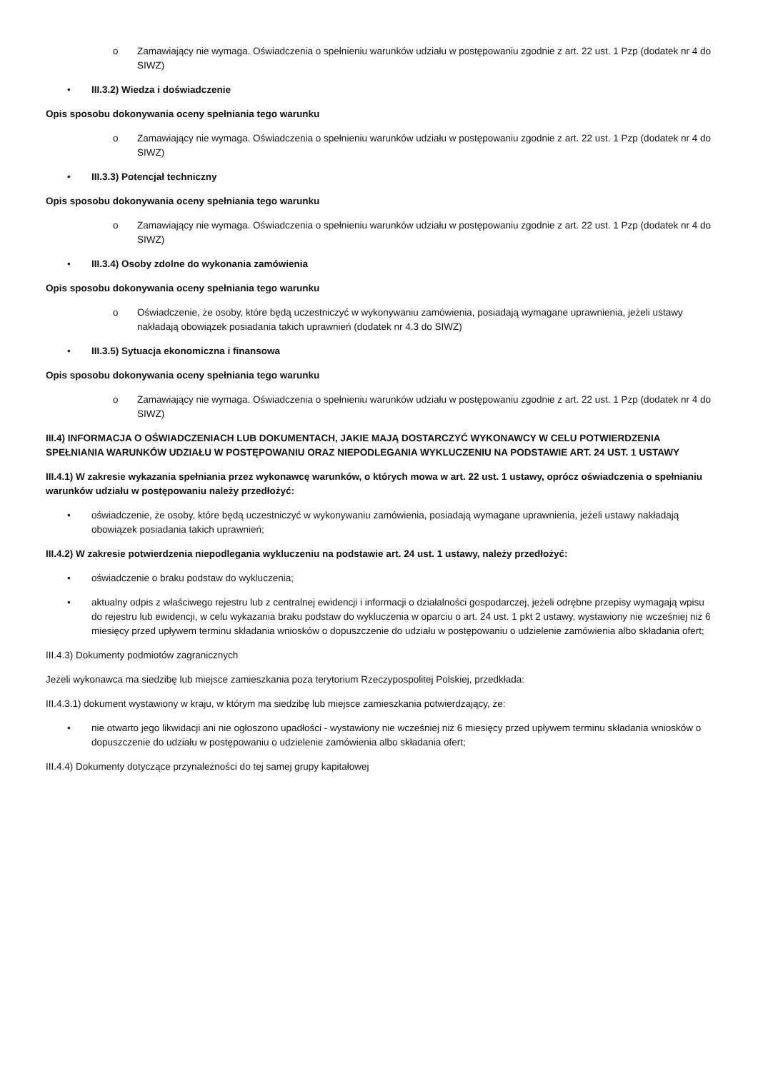o Zamawiający nie wymaga. Oświadczenia o spełnieniu warunków udziału w postępowaniu zgodnie z art. 22 ust. 1 Pzp (dodatek nr 4 do SIWZ)
• III.3.2) Wiedza i doświadczenie
Opis sposobu dokonywania oceny spełniania tego warunku
o Zamawiający nie wymaga. Oświadczenia o spełnieniu warunków udziału w postępowaniu zgodnie z art. 22 ust. 1 Pzp (dodatek nr 4 do SIWZ)
• III.3.3) Potencjał techniczny
Opis sposobu dokonywania oceny spełniania tego warunku
o Zamawiający nie wymaga. Oświadczenia o spełnieniu warunków udziału w postępowaniu zgodnie z art. 22 ust. 1 Pzp (dodatek nr 4 do SIWZ)
• III.3.4) Osoby zdolne do wykonania zamówienia
Opis sposobu dokonywania oceny spełniania tego warunku
o Oświadczenie, że osoby, które będą uczestniczyć w wykonywaniu zamówienia, posiadają wymagane uprawnienia, jeżeli ustawy nakładają obowiązek posiadania takich uprawnień (dodatek nr 4.3 do SIWZ)
• III.3.5) Sytuacja ekonomiczna i finansowa
Opis sposobu dokonywania oceny spełniania tego warunku
o Zamawiający nie wymaga. Oświadczenia o spełnieniu warunków udziału w postępowaniu zgodnie z art. 22 ust. 1 Pzp (dodatek nr 4 do SIWZ)
III.4) INFORMACJA O OŚWIADCZENIACH LUB DOKUMENTACH, JAKIE MAJĄ DOSTARCZYĆ WYKONAWCY W CELU POTWIERDZENIA SPEŁNIANIA WARUNKÓW UDZIAŁU W POSTĘPOWANIU ORAZ NIEPODLEGANIA WYKLUCZENIU NA PODSTAWIE ART. 24 UST. 1 USTAWY
III.4.1) W zakresie wykazania spełniania przez wykonawcę warunków, o których mowa w art. 22 ust. 1 ustawy, oprócz oświadczenia o spełnianiu warunków udziału w postępowaniu należy przedłożyć:
• oświadczenie, że osoby, które będą uczestniczyć w wykonywaniu zamówienia, posiadają wymagane uprawnienia, jeżeli ustawy nakładają obowiązek posiadania takich uprawnień;
III.4.2) W zakresie potwierdzenia niepodlegania wykluczeniu na podstawie art. 24 ust. 1 ustawy, należy przedłożyć:
• oświadczenie o braku podstaw do wykluczenia;
• aktualny odpis z właściwego rejestru lub z centralnej ewidencji i informacji o działalności gospodarczej, jeżeli odrębne przepisy wymagają wpisu do rejestru lub ewidencji, w celu wykazania braku podstaw do wykluczenia w oparciu o art. 24 ust. 1 pkt 2 ustawy, wystawiony nie wcześniej niż 6 miesięcy przed upływem terminu składania wniosków o dopuszczenie do udziału w postępowaniu o udzielenie zamówienia albo składania ofert;
III.4.3) Dokumenty podmiotów zagranicznych
Jeżeli wykonawca ma siedzibę lub miejsce zamieszkania poza terytorium Rzeczypospolitej Polskiej, przedkłada:
III.4.3.1) dokument wystawiony w kraju, w którym ma siedzibę lub miejsce zamieszkania potwierdzający, że:
• nie otwarto jego likwidacji ani nie ogłoszono upadłości - wystawiony nie wcześniej niż 6 miesięcy przed upływem terminu składania wniosków o dopuszczenie do udziału w postępowaniu o udzielenie zamówienia albo składania ofert;
III.4.4) Dokumenty dotyczące przynależności do tej samej grupy kapitałowej